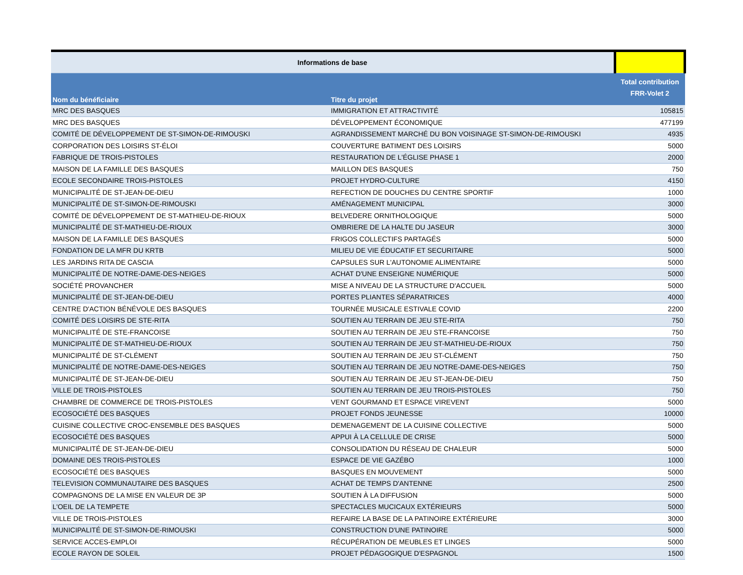| Informations de base | | |
| Nom du bénéficiaire | Titre du projet | Total contribution FRR-Volet 2 |
| MRC DES BASQUES | IMMIGRATION ET ATTRACTIVITÉ | 105815 |
| MRC DES BASQUES | DÉVELOPPEMENT ÉCONOMIQUE | 477199 |
| COMITÉ DE DÉVELOPPEMENT DE ST-SIMON-DE-RIMOUSKI | AGRANDISSEMENT MARCHÉ DU BON VOISINAGE ST-SIMON-DE-RIMOUSKI | 4935 |
| CORPORATION DES LOISIRS ST-ÉLOI | COUVERTURE BATIMENT DES LOISIRS | 5000 |
| FABRIQUE DE TROIS-PISTOLES | RESTAURATION DE L'ÉGLISE PHASE 1 | 2000 |
| MAISON DE LA FAMILLE DES BASQUES | MAILLON DES BASQUES | 750 |
| ECOLE SECONDAIRE TROIS-PISTOLES | PROJET HYDRO-CULTURE | 4150 |
| MUNICIPALITÉ DE ST-JEAN-DE-DIEU | REFECTION DE DOUCHES DU CENTRE SPORTIF | 1000 |
| MUNICIPALITÉ DE ST-SIMON-DE-RIMOUSKI | AMÉNAGEMENT MUNICIPAL | 3000 |
| COMITÉ DE DÉVELOPPEMENT DE ST-MATHIEU-DE-RIOUX | BELVEDERE ORNITHOLOGIQUE | 5000 |
| MUNICIPALITÉ DE ST-MATHIEU-DE-RIOUX | OMBRIERE DE LA HALTE DU JASEUR | 3000 |
| MAISON DE LA FAMILLE DES BASQUES | FRIGOS COLLECTIFS PARTAGÉS | 5000 |
| FONDATION DE LA MFR DU KRTB | MILIEU DE VIE ÉDUCATIF ET SECURITAIRE | 5000 |
| LES JARDINS RITA DE CASCIA | CAPSULES SUR L'AUTONOMIE ALIMENTAIRE | 5000 |
| MUNICIPALITÉ DE NOTRE-DAME-DES-NEIGES | ACHAT D'UNE ENSEIGNE NUMÉRIQUE | 5000 |
| SOCIÉTÉ PROVANCHER | MISE A NIVEAU DE LA STRUCTURE D'ACCUEIL | 5000 |
| MUNICIPALITÉ DE ST-JEAN-DE-DIEU | PORTES PLIANTES SÉPARATRICES | 4000 |
| CENTRE D'ACTION BÉNÉVOLE DES BASQUES | TOURNÉE MUSICALE ESTIVALE COVID | 2200 |
| COMITÉ DES LOISIRS DE STE-RITA | SOUTIEN AU TERRAIN DE JEU STE-RITA | 750 |
| MUNICIPALITÉ DE STE-FRANCOISE | SOUTIEN AU TERRAIN DE JEU STE-FRANCOISE | 750 |
| MUNICIPALITÉ DE ST-MATHIEU-DE-RIOUX | SOUTIEN AU TERRAIN DE JEU ST-MATHIEU-DE-RIOUX | 750 |
| MUNICIPALITÉ DE ST-CLÉMENT | SOUTIEN AU TERRAIN DE JEU ST-CLÉMENT | 750 |
| MUNICIPALITÉ DE NOTRE-DAME-DES-NEIGES | SOUTIEN AU TERRAIN DE JEU NOTRE-DAME-DES-NEIGES | 750 |
| MUNICIPALITÉ DE ST-JEAN-DE-DIEU | SOUTIEN AU TERRAIN DE JEU ST-JEAN-DE-DIEU | 750 |
| VILLE DE TROIS-PISTOLES | SOUTIEN AU TERRAIN DE JEU TROIS-PISTOLES | 750 |
| CHAMBRE DE COMMERCE DE TROIS-PISTOLES | VENT GOURMAND ET ESPACE VIREVENT | 5000 |
| ECOSOCIÉTÉ DES BASQUES | PROJET FONDS JEUNESSE | 10000 |
| CUISINE COLLECTIVE CROC-ENSEMBLE DES BASQUES | DEMENAGEMENT DE LA CUISINE COLLECTIVE | 5000 |
| ECOSOCIÉTÉ DES BASQUES | APPUI À LA CELLULE DE CRISE | 5000 |
| MUNICIPALITÉ DE ST-JEAN-DE-DIEU | CONSOLIDATION DU RÉSEAU DE CHALEUR | 5000 |
| DOMAINE DES TROIS-PISTOLES | ESPACE DE VIE GAZÉBO | 1000 |
| ECOSOCIÉTÉ DES BASQUES | BASQUES EN MOUVEMENT | 5000 |
| TELEVISION COMMUNAUTAIRE DES BASQUES | ACHAT DE TEMPS D'ANTENNE | 2500 |
| COMPAGNONS DE LA MISE EN VALEUR DE 3P | SOUTIEN À LA DIFFUSION | 5000 |
| L'OEIL DE LA TEMPETE | SPECTACLES MUCICAUX EXTÉRIEURS | 5000 |
| VILLE DE TROIS-PISTOLES | REFAIRE LA BASE DE LA PATINOIRE EXTÉRIEURE | 3000 |
| MUNICIPALITÉ DE ST-SIMON-DE-RIMOUSKI | CONSTRUCTION D'UNE PATINOIRE | 5000 |
| SERVICE ACCES-EMPLOI | RÉCUPÉRATION DE MEUBLES ET LINGES | 5000 |
| ECOLE RAYON DE SOLEIL | PROJET PÉDAGOGIQUE D'ESPAGNOL | 1500 |